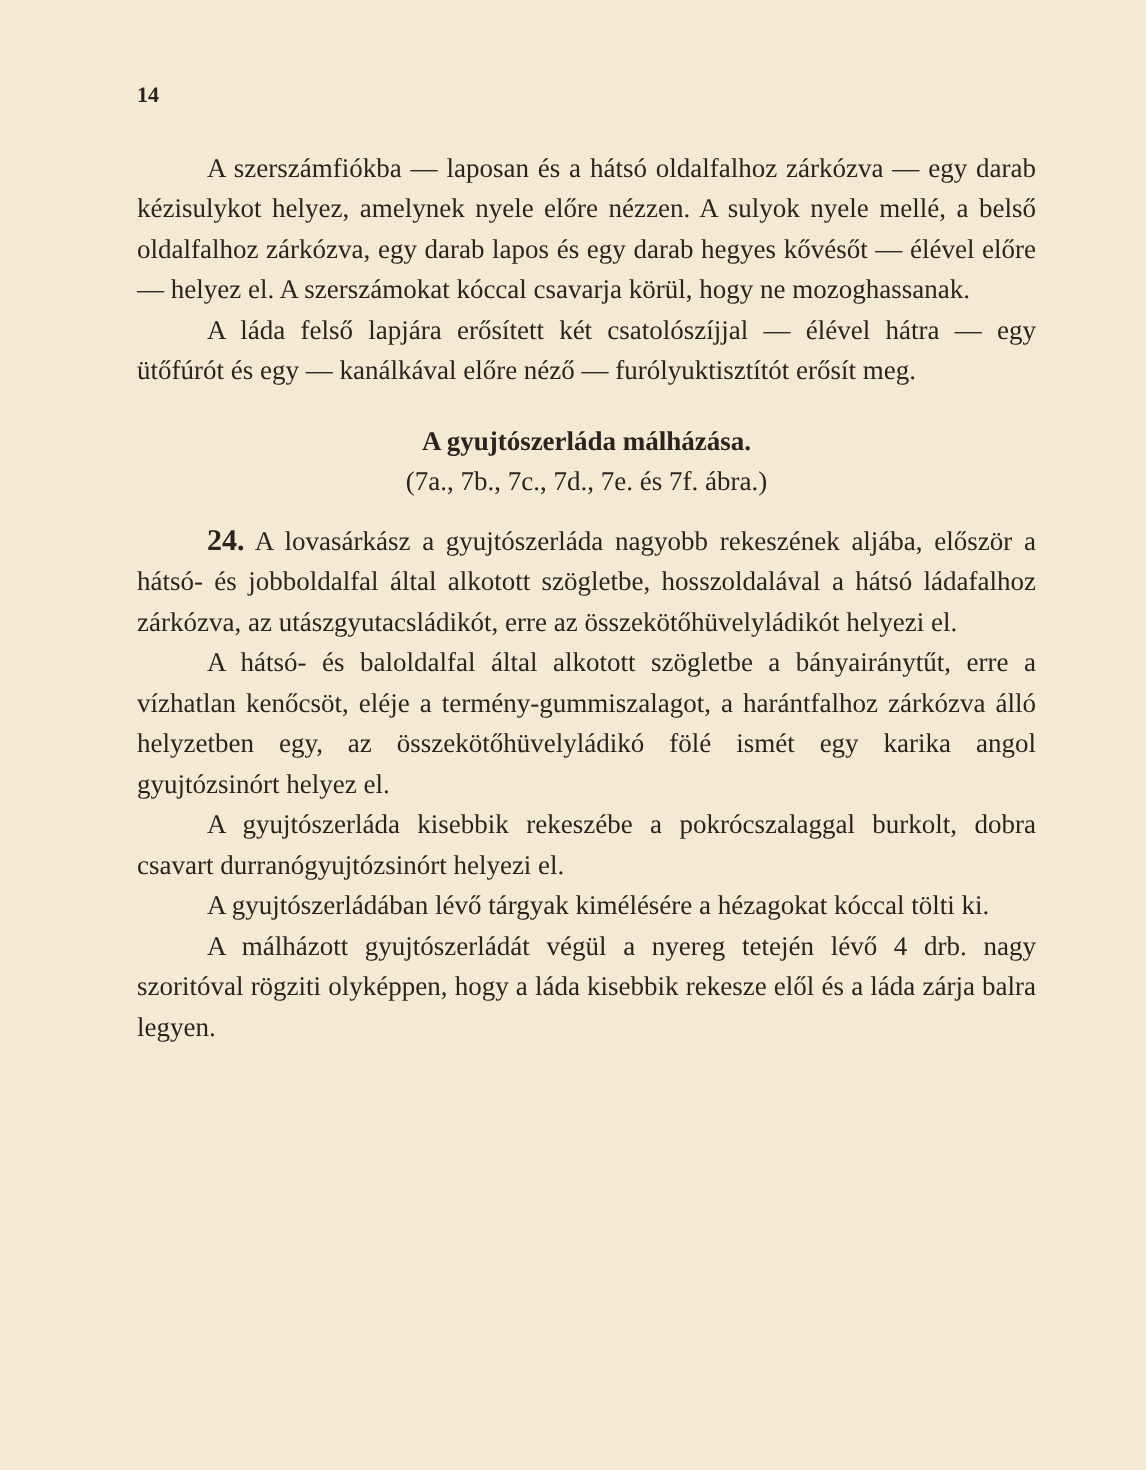14
A szerszámfiókba — laposan és a hátsó oldalfalhoz zárkózva — egy darab kézisulykot helyez, amelynek nyele előre nézzen. A sulyok nyele mellé, a belső oldalfalhoz zárkózva, egy darab lapos és egy darab hegyes kővésőt — élével előre — helyez el. A szerszámokat kóccal csavarja körül, hogy ne mozoghassanak.
A láda felső lapjára erősített két csatolószíjjal — élével hátra — egy ütőfúrót és egy — kanálkával előre néző — furólyuktisztítót erősít meg.
A gyujtószerláda málházása.
(7a., 7b., 7c., 7d., 7e. és 7f. ábra.)
24. A lovasárkász a gyujtószerláda nagyobb rekeszének aljába, először a hátsó- és jobboldalfal által alkotott szögletbe, hosszoldalával a hátsó ládafalhoz zárkózva, az utászgyutacsládikót, erre az összekötőhüvelyládikót helyezi el.
A hátsó- és baloldalfal által alkotott szögletbe a bányairánytűt, erre a vízhatlan kenőcsöt, eléje a termény-gummiszalagot, a harántfalhoz zárkózva álló helyzetben egy, az összekötőhüvelyládikó fölé ismét egy karika angol gyujtózsinórt helyez el.
A gyujtószerláda kisebbik rekeszébe a pokrócszalaggal burkolt, dobra csavart durranógyujtózsinórt helyezi el.
A gyujtószerládában lévő tárgyak kimélésére a hézagokat kóccal tölti ki.
A málházott gyujtószerládát végül a nyereg tetején lévő 4 drb. nagy szoritóval rögziti olyképpen, hogy a láda kisebbik rekesze elől és a láda zárja balra legyen.